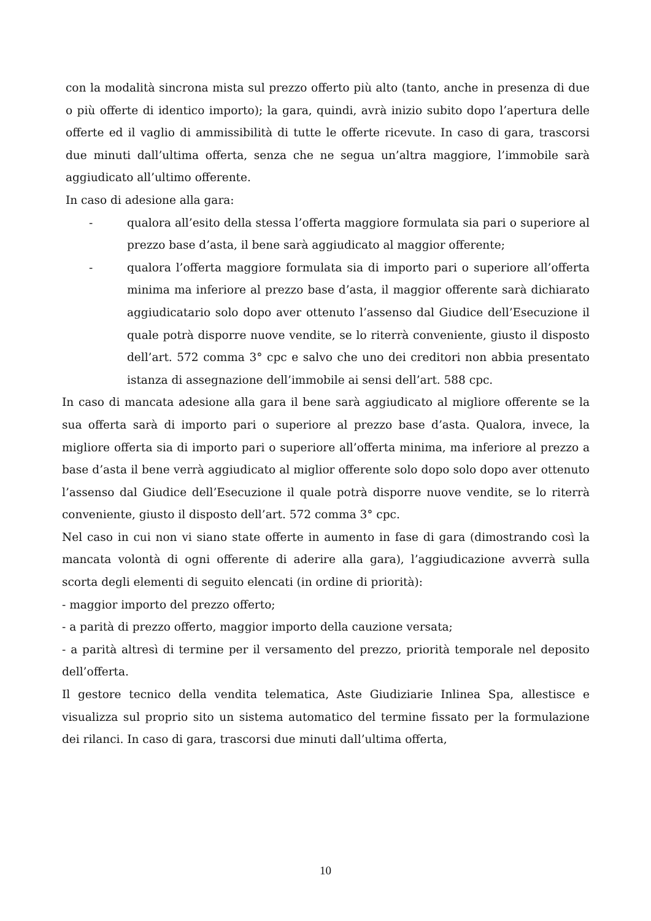con la modalità sincrona mista sul prezzo offerto più alto (tanto, anche in presenza di due o più offerte di identico importo); la gara, quindi, avrà inizio subito dopo l’apertura delle offerte ed il vaglio di ammissibilità di tutte le offerte ricevute. In caso di gara, trascorsi due minuti dall’ultima offerta, senza che ne segua un’altra maggiore, l’immobile sarà aggiudicato all’ultimo offerente.
In caso di adesione alla gara:
- qualora all’esito della stessa l’offerta maggiore formulata sia pari o superiore al prezzo base d’asta, il bene sarà aggiudicato al maggior offerente;
- qualora l’offerta maggiore formulata sia di importo pari o superiore all’offerta minima ma inferiore al prezzo base d’asta, il maggior offerente sarà dichiarato aggiudicatario solo dopo aver ottenuto l’assenso dal Giudice dell’Esecuzione il quale potrà disporre nuove vendite, se lo riterrà conveniente, giusto il disposto dell’art. 572 comma 3° cpc e salvo che uno dei creditori non abbia presentato istanza di assegnazione dell’immobile ai sensi dell’art. 588 cpc.
In caso di mancata adesione alla gara il bene sarà aggiudicato al migliore offerente se la sua offerta sarà di importo pari o superiore al prezzo base d’asta. Qualora, invece, la migliore offerta sia di importo pari o superiore all’offerta minima, ma inferiore al prezzo a base d’asta il bene verrà aggiudicato al miglior offerente solo dopo solo dopo aver ottenuto l’assenso dal Giudice dell’Esecuzione il quale potrà disporre nuove vendite, se lo riterrà conveniente, giusto il disposto dell’art. 572 comma 3° cpc.
Nel caso in cui non vi siano state offerte in aumento in fase di gara (dimostrando così la mancata volontà di ogni offerente di aderire alla gara), l’aggiudicazione avverrà sulla scorta degli elementi di seguito elencati (in ordine di priorità):
- maggior importo del prezzo offerto;
- a parità di prezzo offerto, maggior importo della cauzione versata;
- a parità altresì di termine per il versamento del prezzo, priorità temporale nel deposito dell’offerta.
Il gestore tecnico della vendita telematica, Aste Giudiziarie Inlinea Spa, allestisce e visualizza sul proprio sito un sistema automatico del termine fissato per la formulazione dei rilanci. In caso di gara, trascorsi due minuti dall’ultima offerta,
10